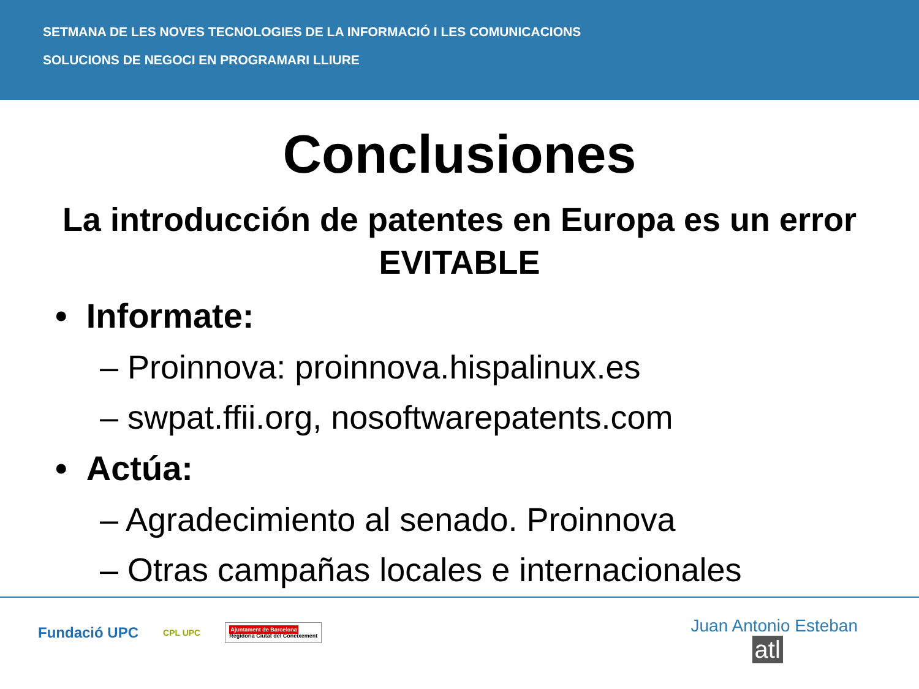SETMANA DE LES NOVES TECNOLOGIES DE LA INFORMACIÓ I LES COMUNICACIONS
SOLUCIONS DE NEGOCI EN PROGRAMARI LLIURE
Conclusiones
La introducción de patentes en Europa es un error EVITABLE
• Informate:
– Proinnova: proinnova.hispalinux.es
– swpat.ffii.org, nosoftwarepatents.com
• Actúa:
– Agradecimiento al senado. Proinnova
– Otras campañas locales e internacionales
Fundació UPC CPL UPC Ajuntament de Barcelona
Regidoria Ciutat del Coneixement
Juan Antonio Esteban
atl